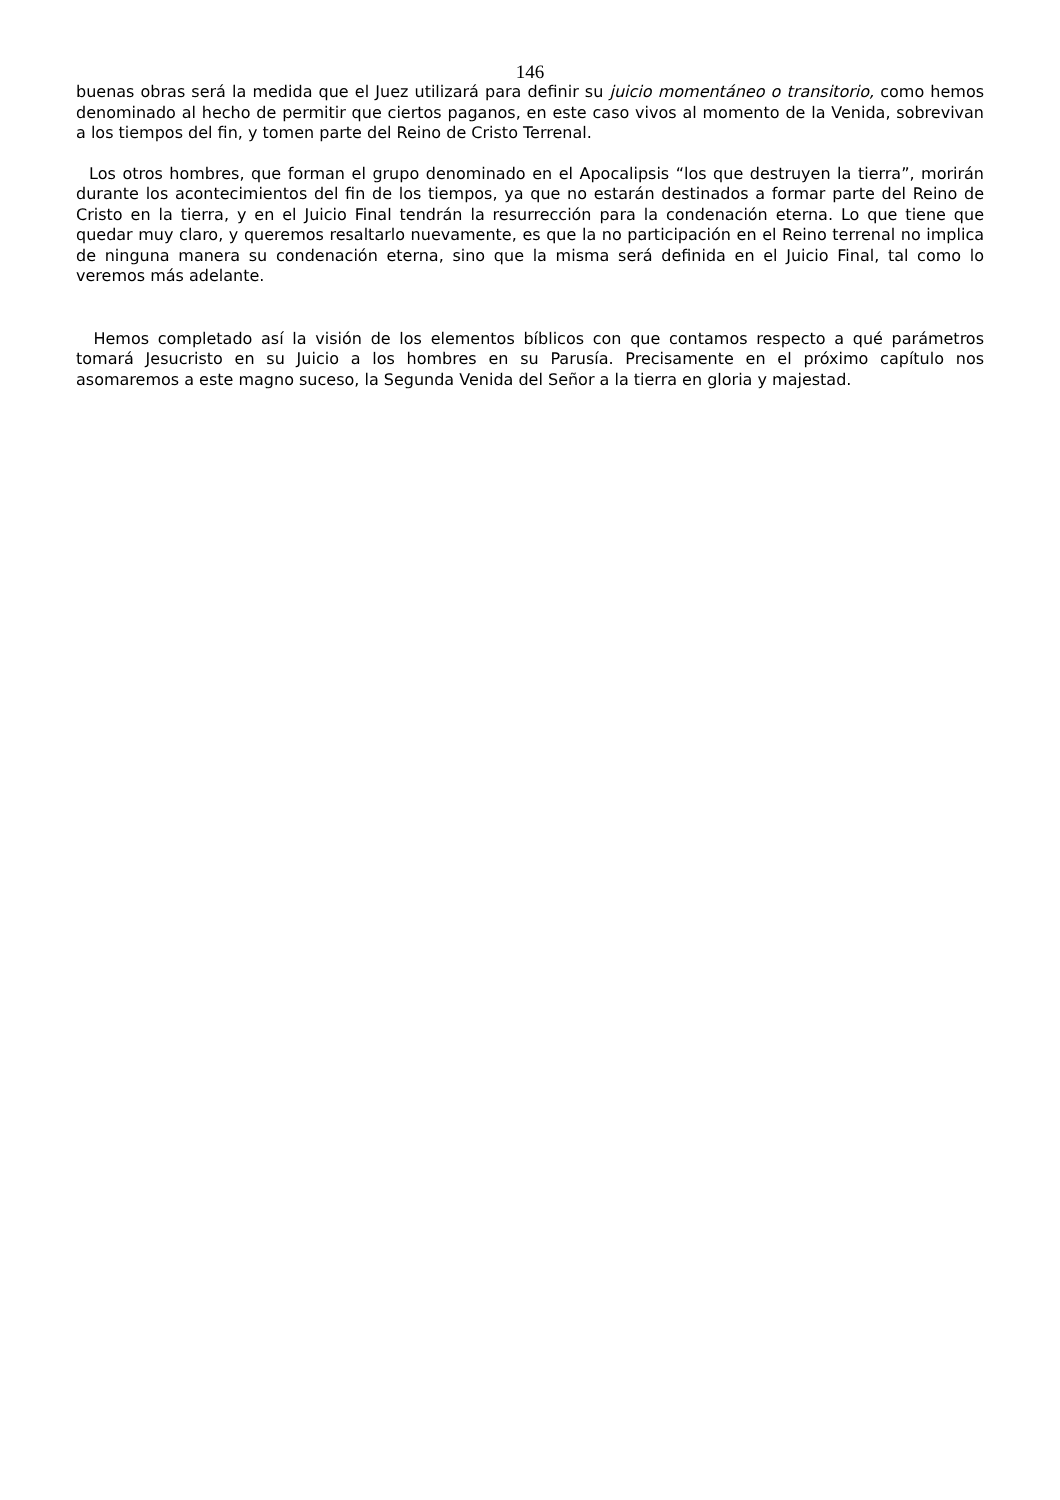146
buenas obras será la medida que el Juez utilizará para definir su juicio momentáneo o transitorio, como hemos denominado al hecho de permitir que ciertos paganos, en este caso vivos al momento de la Venida, sobrevivan a los tiempos del fin, y tomen parte del Reino de Cristo Terrenal.
Los otros hombres, que forman el grupo denominado en el Apocalipsis “los que destruyen la tierra”, morirán durante los acontecimientos del fin de los tiempos, ya que no estarán destinados a formar parte del Reino de Cristo en la tierra, y en el Juicio Final tendrán la resurrección para la condenación eterna. Lo que tiene que quedar muy claro, y queremos resaltarlo nuevamente, es que la no participación en el Reino terrenal no implica de ninguna manera su condenación eterna, sino que la misma será definida en el Juicio Final, tal como lo veremos más adelante.
Hemos completado así la visión de los elementos bíblicos con que contamos respecto a qué parámetros tomará Jesucristo en su Juicio a los hombres en su Parusía. Precisamente en el próximo capítulo nos asomaremos a este magno suceso, la Segunda Venida del Señor a la tierra en gloria y majestad.